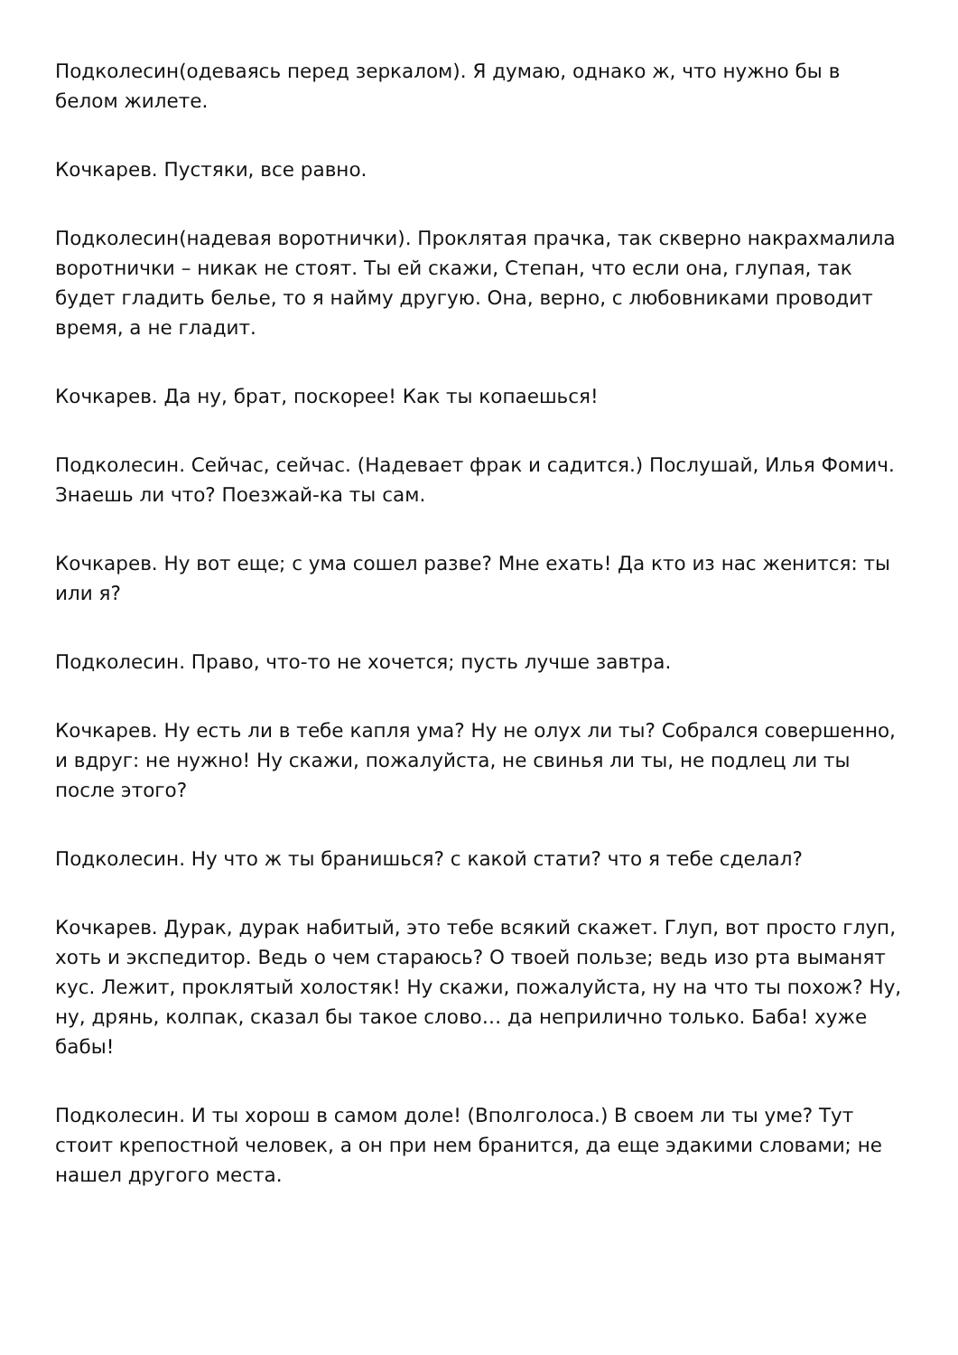Подколесин(одеваясь перед зеркалом). Я думаю, однако ж, что нужно бы в белом жилете.
Кочкарев. Пустяки, все равно.
Подколесин(надевая воротнички). Проклятая прачка, так скверно накрахмалила воротнички – никак не стоят. Ты ей скажи, Степан, что если она, глупая, так будет гладить белье, то я найму другую. Она, верно, с любовниками проводит время, а не гладит.
Кочкарев. Да ну, брат, поскорее! Как ты копаешься!
Подколесин. Сейчас, сейчас. (Надевает фрак и садится.) Послушай, Илья Фомич. Знаешь ли что? Поезжай-ка ты сам.
Кочкарев. Ну вот еще; с ума сошел разве? Мне ехать! Да кто из нас женится: ты или я?
Подколесин. Право, что-то не хочется; пусть лучше завтра.
Кочкарев. Ну есть ли в тебе капля ума? Ну не олух ли ты? Собрался совершенно, и вдруг: не нужно! Ну скажи, пожалуйста, не свинья ли ты, не подлец ли ты после этого?
Подколесин. Ну что ж ты бранишься? с какой стати? что я тебе сделал?
Кочкарев. Дурак, дурак набитый, это тебе всякий скажет. Глуп, вот просто глуп, хоть и экспедитор. Ведь о чем стараюсь? О твоей пользе; ведь изо рта выманят кус. Лежит, проклятый холостяк! Ну скажи, пожалуйста, ну на что ты похож? Ну, ну, дрянь, колпак, сказал бы такое слово… да неприлично только. Баба! хуже бабы!
Подколесин. И ты хорош в самом доле! (Вполголоса.) В своем ли ты уме? Тут стоит крепостной человек, а он при нем бранится, да еще эдакими словами; не нашел другого места.